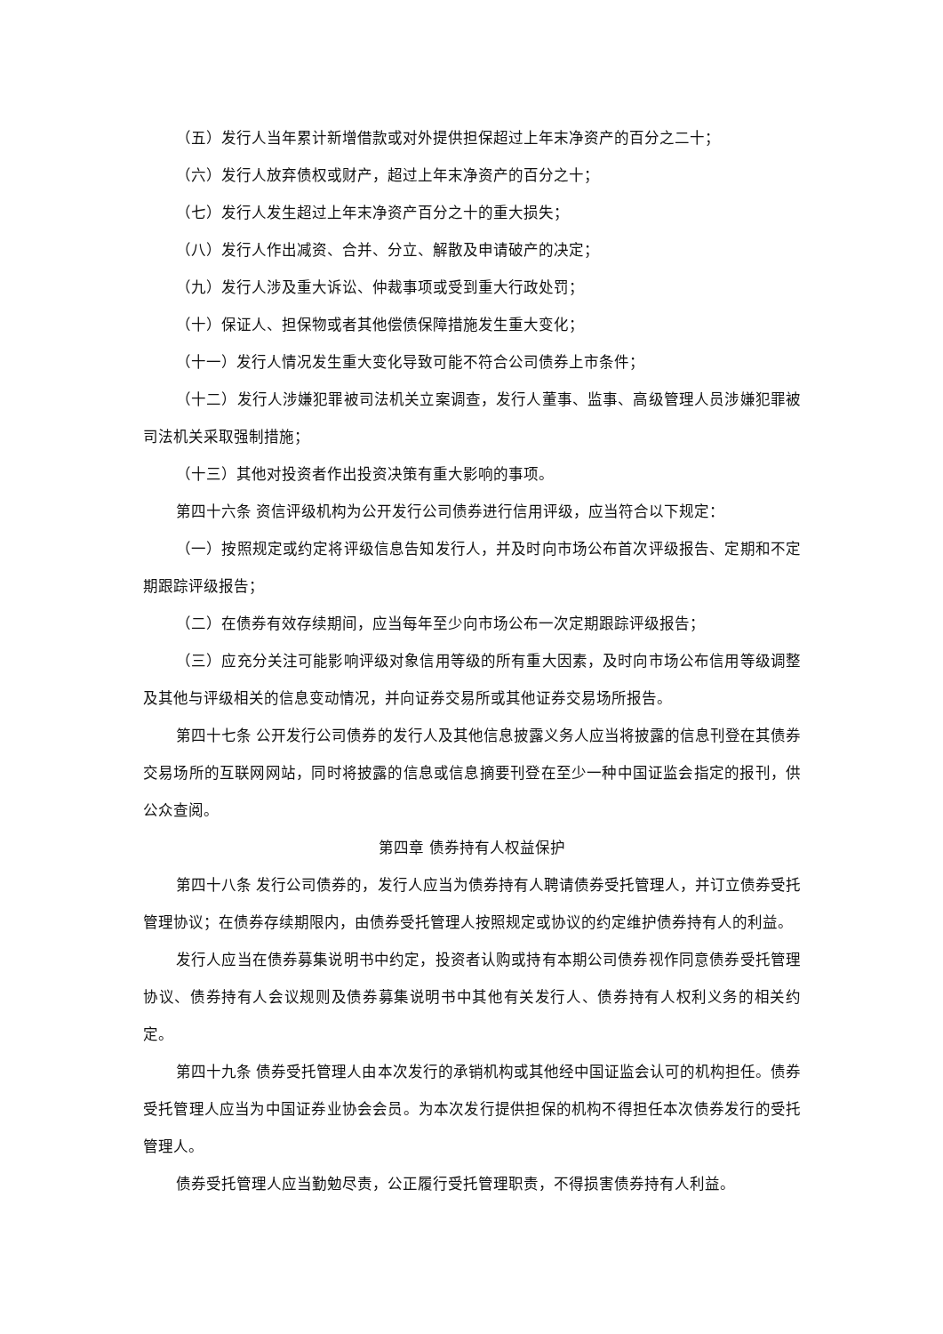（五）发行人当年累计新增借款或对外提供担保超过上年末净资产的百分之二十；
（六）发行人放弃债权或财产，超过上年末净资产的百分之十；
（七）发行人发生超过上年末净资产百分之十的重大损失；
（八）发行人作出减资、合并、分立、解散及申请破产的决定；
（九）发行人涉及重大诉讼、仲裁事项或受到重大行政处罚；
（十）保证人、担保物或者其他偿债保障措施发生重大变化；
（十一）发行人情况发生重大变化导致可能不符合公司债券上市条件；
（十二）发行人涉嫌犯罪被司法机关立案调查，发行人董事、监事、高级管理人员涉嫌犯罪被司法机关采取强制措施；
（十三）其他对投资者作出投资决策有重大影响的事项。
第四十六条 资信评级机构为公开发行公司债券进行信用评级，应当符合以下规定：
（一）按照规定或约定将评级信息告知发行人，并及时向市场公布首次评级报告、定期和不定期跟踪评级报告；
（二）在债券有效存续期间，应当每年至少向市场公布一次定期跟踪评级报告；
（三）应充分关注可能影响评级对象信用等级的所有重大因素，及时向市场公布信用等级调整及其他与评级相关的信息变动情况，并向证券交易所或其他证券交易场所报告。
第四十七条 公开发行公司债券的发行人及其他信息披露义务人应当将披露的信息刊登在其债券交易场所的互联网网站，同时将披露的信息或信息摘要刊登在至少一种中国证监会指定的报刊，供公众查阅。
第四章 债券持有人权益保护
第四十八条 发行公司债券的，发行人应当为债券持有人聘请债券受托管理人，并订立债券受托管理协议；在债券存续期限内，由债券受托管理人按照规定或协议的约定维护债券持有人的利益。
发行人应当在债券募集说明书中约定，投资者认购或持有本期公司债券视作同意债券受托管理协议、债券持有人会议规则及债券募集说明书中其他有关发行人、债券持有人权利义务的相关约定。
第四十九条 债券受托管理人由本次发行的承销机构或其他经中国证监会认可的机构担任。债券受托管理人应当为中国证券业协会会员。为本次发行提供担保的机构不得担任本次债券发行的受托管理人。
债券受托管理人应当勤勉尽责，公正履行受托管理职责，不得损害债券持有人利益。